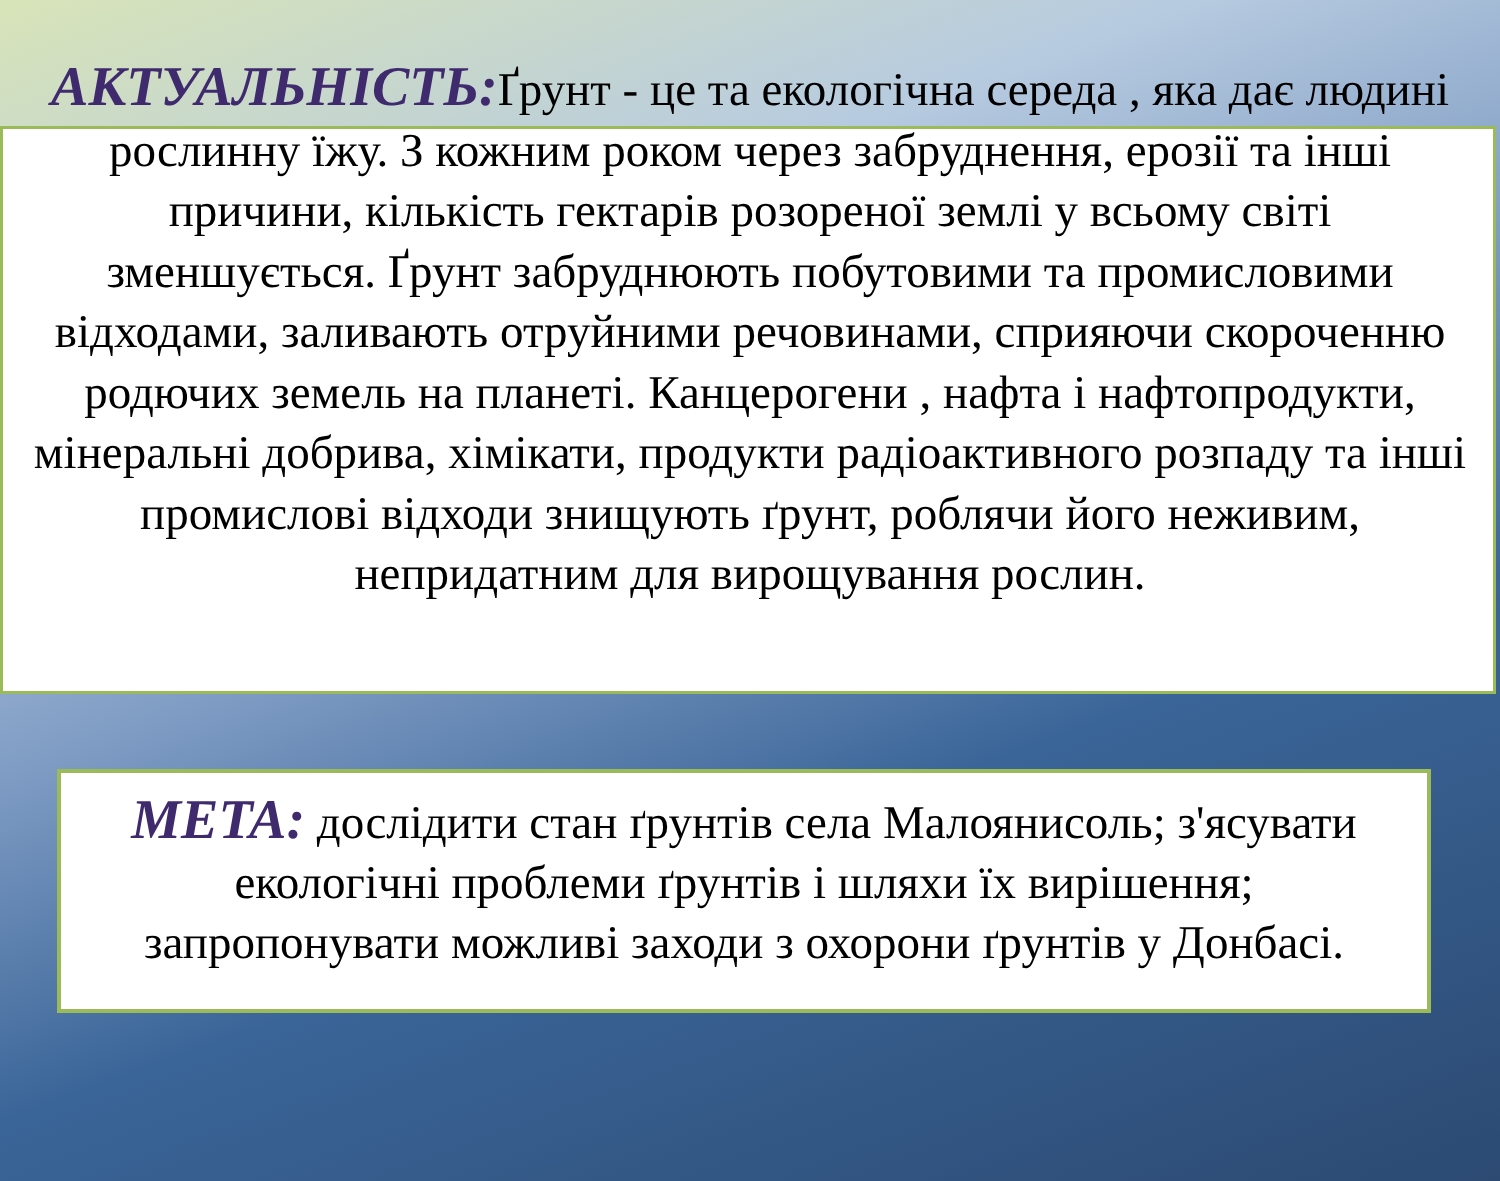АКТУАЛЬНІСТЬ: Ґрунт - це та екологічна середа , яка дає людині рослинну їжу. З кожним роком через забруднення, ерозії та інші причини, кількість гектарів розореної землі у всьому світі зменшується. Ґрунт забруднюють побутовими та промисловими відходами, заливають отруйними речовинами, сприяючи скороченню родючих земель на планеті. Канцерогени , нафта і нафтопродукти, мінеральні добрива, хімікати, продукти радіоактивного розпаду та інші промислові відходи знищують ґрунт, роблячи його неживим, непридатним для вирощування рослин.
МЕТА: дослідити стан ґрунтів села Малоянисоль; з'ясувати екологічні проблеми ґрунтів і шляхи їх вирішення; запропонувати можливі заходи з охорони ґрунтів у Донбасі.